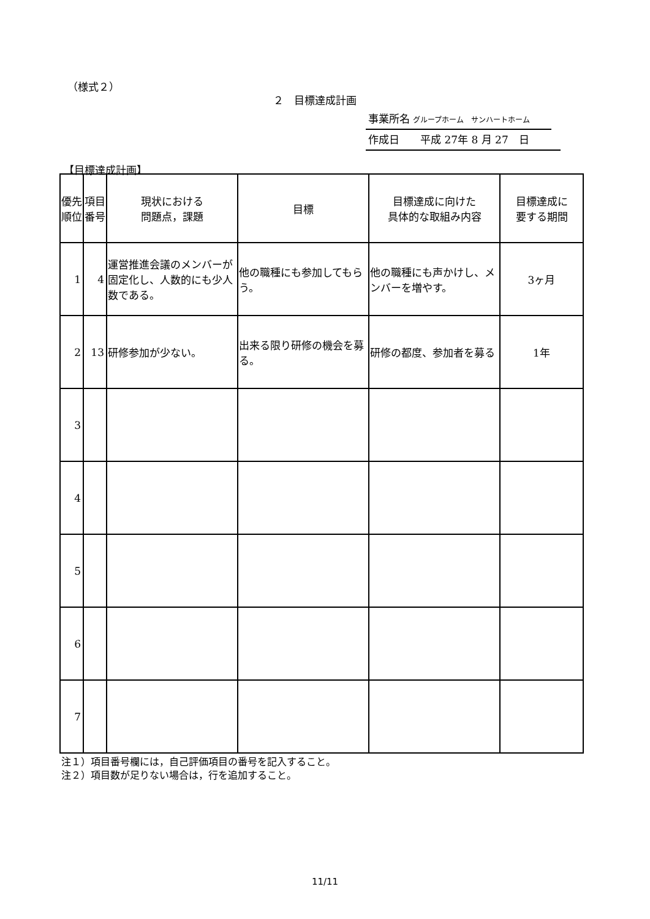（様式２）
２　目標達成計画
事業所名 グループホーム　サンハートホーム
作成日　　平成 27年 8 月 27　日
【目標達成計画】
| 優先順位 | 項目番号 | 現状における 問題点，課題 | 目標 | 目標達成に向けた 具体的な取組み内容 | 目標達成に 要する期間 |
| --- | --- | --- | --- | --- | --- |
| 1 | 4 | 運営推進会議のメンバーが固定化し、人数的にも少人数である。 | 他の職種にも参加してもらう。 | 他の職種にも声かけし、メンバーを増やす。 | 3ヶ月 |
| 2 | 13 | 研修参加が少ない。 | 出来る限り研修の機会を募る。 | 研修の都度、参加者を募る | 1年 |
| 3 | | | | | |
| 4 | | | | | |
| 5 | | | | | |
| 6 | | | | | |
| 7 | | | | | |
注１）項目番号欄には，自己評価項目の番号を記入すること。
注２）項目数が足りない場合は，行を追加すること。
11/11